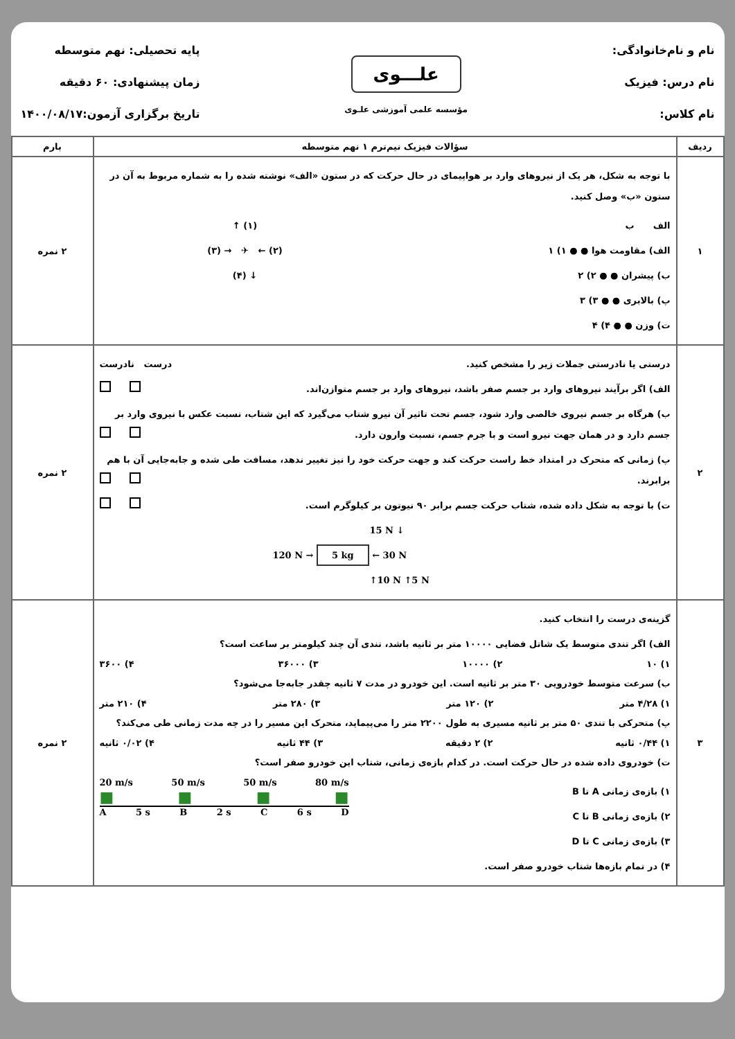نام و نام‌خانوادگی:
نام درس: فیزیک
نام کلاس:
علـــوی
مؤسسه علمی آموزشی علـوی
پایه تحصیلی: نهم متوسطه
زمان پیشنهادی: ۶۰ دقیقه
تاریخ برگزاری آزمون:۱۴۰۰/۰۸/۱۷
| ردیف | سؤالات فیزیک نیم‌ترم ۱ نهم متوسطه | بارم |
| --- | --- | --- |
| ۱ | با توجه به شکل، هر یک از نیروهای وارد بر هواپیمای در حال حرکت که در ستون «الف» نوشته شده را به شماره مربوط به آن در ستون «ب» وصل کنید. الف ب الف) مقاومت هوا ● ● ۱) ۱ ب) پیشران ● ● ۲) ۲ پ) بالابری ● ● ۳) ۳ ت) وزن ● ● ۴) ۴ (۱) ↑ (۲) ← ✈ → (۳) ↓ (۴) | ۲ نمره |
| ۲ | درستی یا نادرستی جملات زیر را مشخص کنید. درست نادرست الف) اگر برآیند نیروهای وارد بر جسم صفر باشد، نیروهای وارد بر جسم متوازن‌اند. ب) هرگاه بر جسم نیروی خالصی وارد شود، جسم تحت تاثیر آن نیرو شتاب می‌گیرد که این شتاب، نسبت عکس با نیروی وارد بر جسم دارد و در همان جهت نیرو است و با جرم جسم، نسبت وارون دارد. پ) زمانی که متحرک در امتداد خط راست حرکت کند و جهت حرکت خود را نیز تغییر ندهد، مسافت طی شده و جابه‌جایی آن با هم برابرند. ت) با توجه به شکل داده شده، شتاب حرکت جسم برابر ۹۰ نیوتون بر کیلوگرم است. 15 N ↓ 120 N → 5 kg ← 30 N ↑10 N ↑5 N | ۲ نمره |
| ۳ | گزینه‌ی درست را انتخاب کنید. الف) اگر تندی متوسط یک شاتل فضایی ۱۰۰۰۰ متر بر ثانیه باشد، تندی آن چند کیلومتر بر ساعت است؟ ۱) ۱۰ ۲) ۱۰۰۰۰ ۳) ۳۶۰۰۰ ۴) ۳۶۰۰ ب) سرعت متوسط خودرویی ۳۰ متر بر ثانیه است. این خودرو در مدت ۷ ثانیه چقدر جابه‌جا می‌شود؟ ۱) ۴/۲۸ متر ۲) ۱۲۰ متر ۳) ۲۸۰ متر ۴) ۲۱۰ متر پ) متحرکی با تندی ۵۰ متر بر ثانیه مسیری به طول ۲۲۰۰ متر را می‌پیماید، متحرک این مسیر را در چه مدت زمانی طی می‌کند؟ ۱) ۰/۴۴ ثانیه ۲) ۲ دقیقه ۳) ۴۴ ثانیه ۴) ۰/۰۲ ثانیه ت) خودروی داده شده در حال حرکت است. در کدام بازه‌ی زمانی، شتاب این خودرو صفر است؟ ۱) بازه‌ی زمانی A تا B ۲) بازه‌ی زمانی B تا C ۳) بازه‌ی زمانی C تا D ۴) در تمام بازه‌ها شتاب خودرو صفر است. 20 m/s 50 m/s 50 m/s 80 m/s ■ ■ ■ ■ A 5 s B 2 s C 6 s D | ۲ نمره |